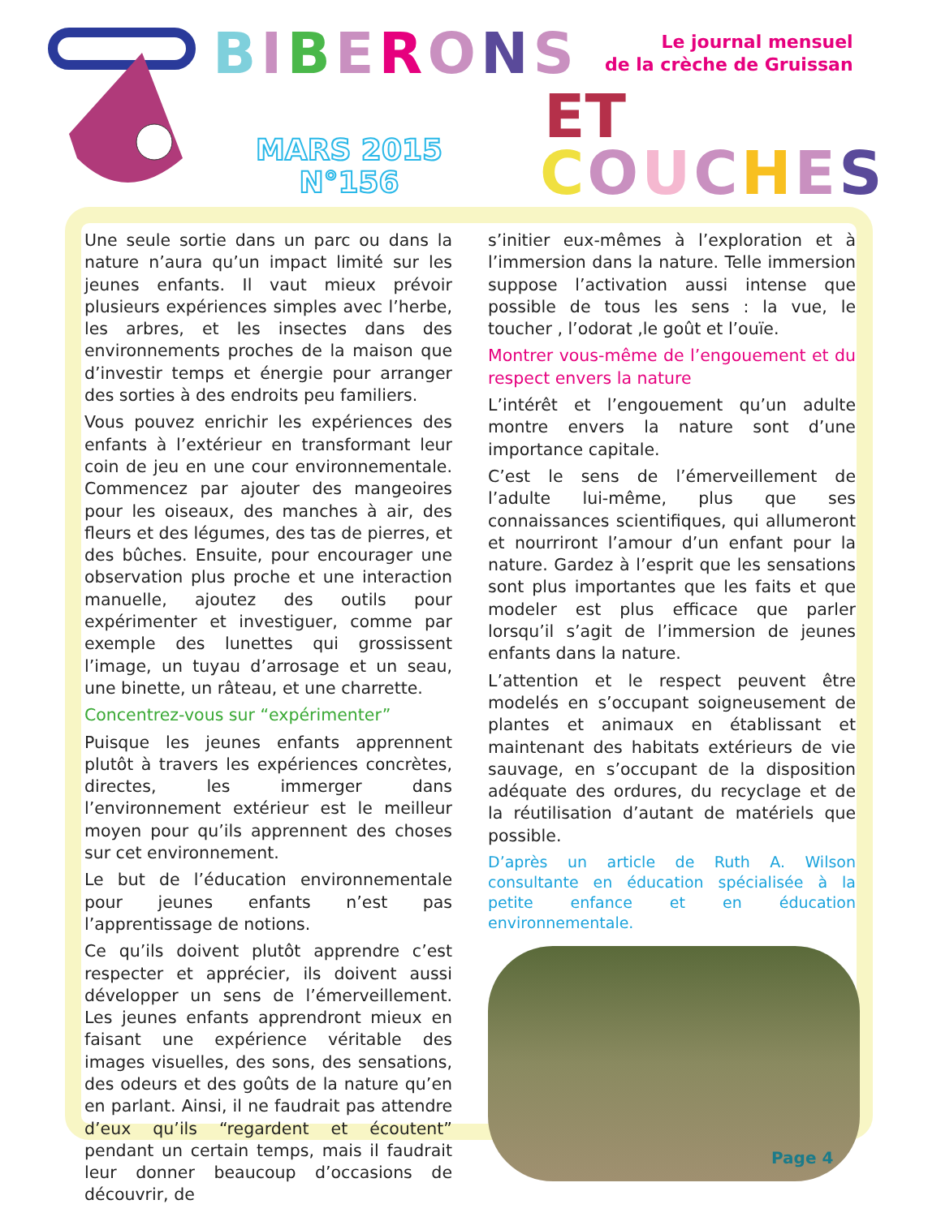BIBERONS
Le journal mensuel
de la crèche de Gruissan
ET
MARS 2015
N°156
COUCHES
Une seule sortie dans un parc ou dans la nature n’aura qu’un impact limité sur les jeunes enfants. Il vaut mieux prévoir plusieurs expériences simples avec l’herbe, les arbres, et les insectes dans des environnements proches de la maison que d’investir temps et énergie pour arranger des sorties à des endroits peu familiers.
Vous pouvez enrichir les expériences des enfants à l’extérieur en transformant leur coin de jeu en une cour environnementale. Commencez par ajouter des mangeoires pour les oiseaux, des manches à air, des fleurs et des légumes, des tas de pierres, et des bûches. Ensuite, pour encourager une observation plus proche et une interaction manuelle, ajoutez des outils pour expérimenter et investiguer, comme par exemple des lunettes qui grossissent l’image, un tuyau d’arrosage et un seau, une binette, un râteau, et une charrette.
Concentrez-vous sur “expérimenter”
Puisque les jeunes enfants apprennent plutôt à travers les expériences concrètes, directes, les immerger dans l’environnement extérieur est le meilleur moyen pour qu’ils apprennent des choses sur cet environnement.
Le but de l’éducation environnementale pour jeunes enfants n’est pas l’apprentissage de notions.
Ce qu’ils doivent plutôt apprendre c’est respecter et apprécier, ils doivent aussi développer un sens de l’émerveillement. Les jeunes enfants apprendront mieux en faisant une expérience véritable des images visuelles, des sons, des sensations, des odeurs et des goûts de la nature qu’en en parlant. Ainsi, il ne faudrait pas attendre d’eux qu’ils “regardent et écoutent” pendant un certain temps, mais il faudrait leur donner beaucoup d’occasions de découvrir, de
s’initier eux-mêmes à l’exploration et à l’immersion dans la nature. Telle immersion suppose l’activation aussi intense que possible de tous les sens : la vue, le toucher , l’odorat ,le goût et l’ouïe.
Montrer vous-même de l’engouement et du respect envers la nature
L’intérêt et l’engouement qu’un adulte montre envers la nature sont d’une importance capitale.
C’est le sens de l’émerveillement de l’adulte lui-même, plus que ses connaissances scientifiques, qui allumeront et nourriront l’amour d’un enfant pour la nature. Gardez à l’esprit que les sensations sont plus importantes que les faits et que modeler est plus efficace que parler lorsqu’il s’agit de l’immersion de jeunes enfants dans la nature.
L’attention et le respect peuvent être modelés en s’occupant soigneusement de plantes et animaux en établissant et maintenant des habitats extérieurs de vie sauvage, en s’occupant de la disposition adéquate des ordures, du recyclage et de la réutilisation d’autant de matériels que possible.
D’après un article de Ruth A. Wilson consultante en éducation spécialisée à la petite enfance et en éducation environnementale.
Page 4